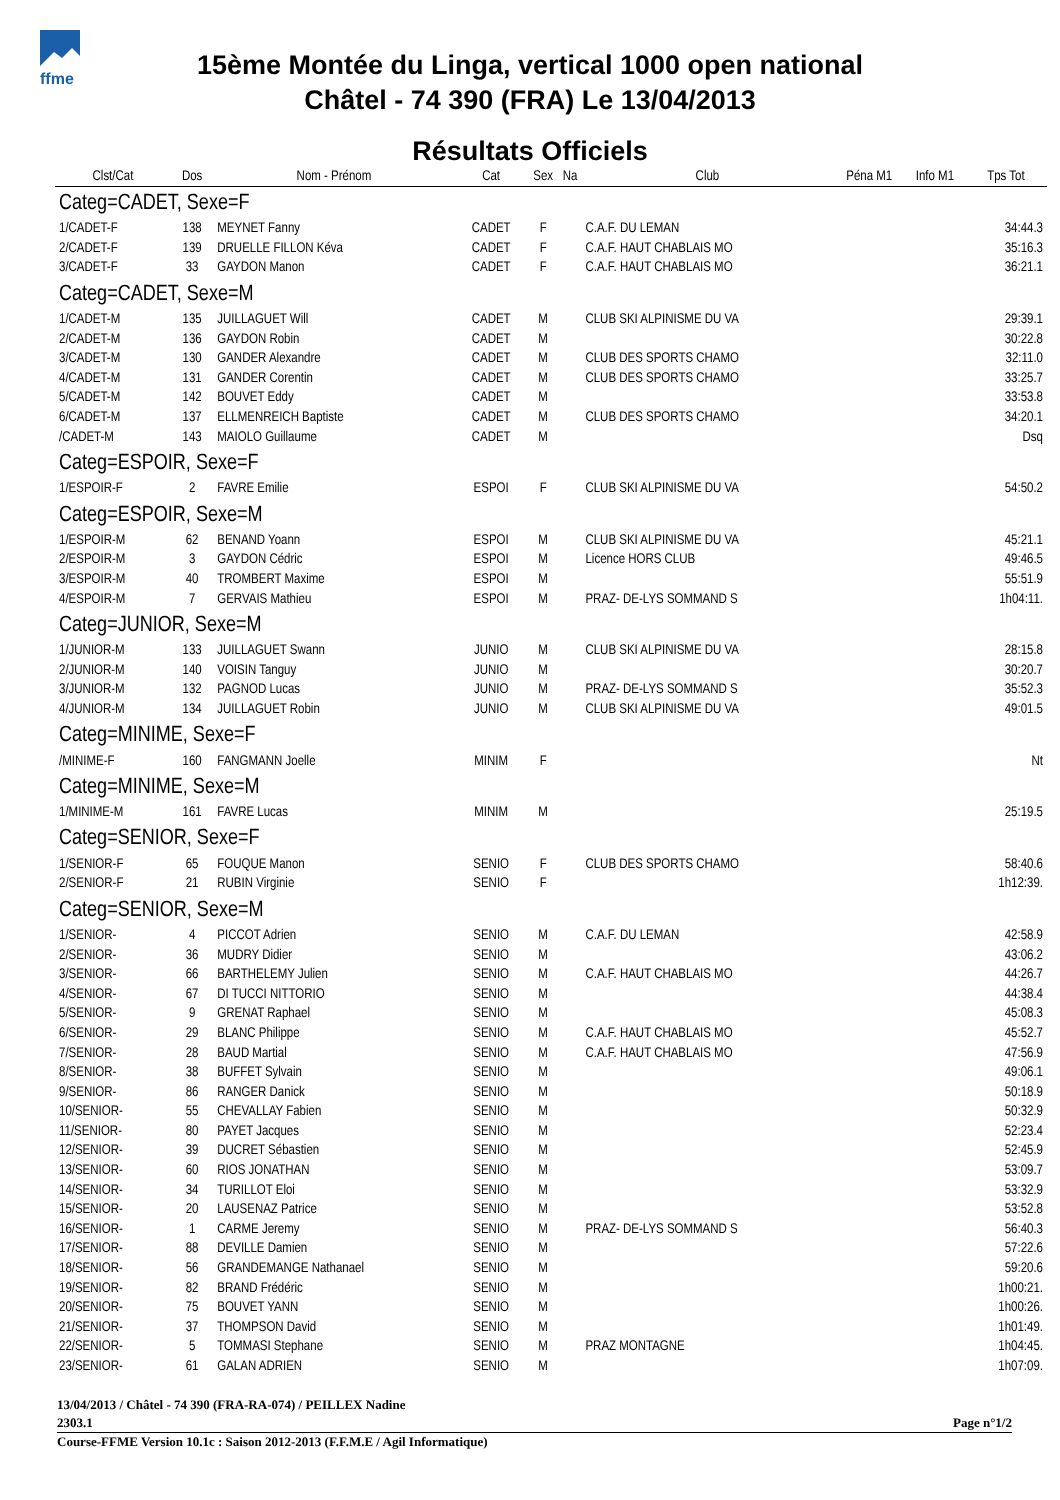ffme
15ème Montée du Linga, vertical 1000 open national
Châtel - 74 390 (FRA) Le 13/04/2013
Résultats Officiels
| Clst/Cat | Dos | Nom - Prénom | Cat | Sex | Na | Club | Péna M1 | Info M1 | Tps Tot |
| --- | --- | --- | --- | --- | --- | --- | --- | --- | --- |
| Categ=CADET, Sexe=F | | | | | | | | | |
| 1/CADET-F | 138 | MEYNET Fanny | CADET | F | | C.A.F. DU LEMAN | | | 34:44.3 |
| 2/CADET-F | 139 | DRUELLE FILLON Kéva | CADET | F | | C.A.F. HAUT CHABLAIS MO | | | 35:16.3 |
| 3/CADET-F | 33 | GAYDON Manon | CADET | F | | C.A.F. HAUT CHABLAIS MO | | | 36:21.1 |
| Categ=CADET, Sexe=M | | | | | | | | | |
| 1/CADET-M | 135 | JUILLAGUET Will | CADET | M | | CLUB SKI ALPINISME DU VA | | | 29:39.1 |
| 2/CADET-M | 136 | GAYDON Robin | CADET | M | | | | | 30:22.8 |
| 3/CADET-M | 130 | GANDER Alexandre | CADET | M | | CLUB DES SPORTS CHAMO | | | 32:11.0 |
| 4/CADET-M | 131 | GANDER Corentin | CADET | M | | CLUB DES SPORTS CHAMO | | | 33:25.7 |
| 5/CADET-M | 142 | BOUVET Eddy | CADET | M | | | | | 33:53.8 |
| 6/CADET-M | 137 | ELLMENREICH Baptiste | CADET | M | | CLUB DES SPORTS CHAMO | | | 34:20.1 |
| /CADET-M | 143 | MAIOLO Guillaume | CADET | M | | | | | Dsq |
| Categ=ESPOIR, Sexe=F | | | | | | | | | |
| 1/ESPOIR-F | 2 | FAVRE Emilie | ESPOI | F | | CLUB SKI ALPINISME DU VA | | | 54:50.2 |
| Categ=ESPOIR, Sexe=M | | | | | | | | | |
| 1/ESPOIR-M | 62 | BENAND Yoann | ESPOI | M | | CLUB SKI ALPINISME DU VA | | | 45:21.1 |
| 2/ESPOIR-M | 3 | GAYDON Cédric | ESPOI | M | | Licence HORS CLUB | | | 49:46.5 |
| 3/ESPOIR-M | 40 | TROMBERT Maxime | ESPOI | M | | | | | 55:51.9 |
| 4/ESPOIR-M | 7 | GERVAIS Mathieu | ESPOI | M | | PRAZ- DE-LYS SOMMAND S | | | 1h04:11. |
| Categ=JUNIOR, Sexe=M | | | | | | | | | |
| 1/JUNIOR-M | 133 | JUILLAGUET Swann | JUNIO | M | | CLUB SKI ALPINISME DU VA | | | 28:15.8 |
| 2/JUNIOR-M | 140 | VOISIN Tanguy | JUNIO | M | | | | | 30:20.7 |
| 3/JUNIOR-M | 132 | PAGNOD Lucas | JUNIO | M | | PRAZ- DE-LYS SOMMAND S | | | 35:52.3 |
| 4/JUNIOR-M | 134 | JUILLAGUET Robin | JUNIO | M | | CLUB SKI ALPINISME DU VA | | | 49:01.5 |
| Categ=MINIME, Sexe=F | | | | | | | | | |
| /MINIME-F | 160 | FANGMANN Joelle | MINIM | F | | | | | Nt |
| Categ=MINIME, Sexe=M | | | | | | | | | |
| 1/MINIME-M | 161 | FAVRE Lucas | MINIM | M | | | | | 25:19.5 |
| Categ=SENIOR, Sexe=F | | | | | | | | | |
| 1/SENIOR-F | 65 | FOUQUE Manon | SENIO | F | | CLUB DES SPORTS CHAMO | | | 58:40.6 |
| 2/SENIOR-F | 21 | RUBIN Virginie | SENIO | F | | | | | 1h12:39. |
| Categ=SENIOR, Sexe=M | | | | | | | | | |
| 1/SENIOR- | 4 | PICCOT Adrien | SENIO | M | | C.A.F. DU LEMAN | | | 42:58.9 |
| 2/SENIOR- | 36 | MUDRY Didier | SENIO | M | | | | | 43:06.2 |
| 3/SENIOR- | 66 | BARTHELEMY Julien | SENIO | M | | C.A.F. HAUT CHABLAIS MO | | | 44:26.7 |
| 4/SENIOR- | 67 | DI TUCCI NITTORIO | SENIO | M | | | | | 44:38.4 |
| 5/SENIOR- | 9 | GRENAT Raphael | SENIO | M | | | | | 45:08.3 |
| 6/SENIOR- | 29 | BLANC Philippe | SENIO | M | | C.A.F. HAUT CHABLAIS MO | | | 45:52.7 |
| 7/SENIOR- | 28 | BAUD Martial | SENIO | M | | C.A.F. HAUT CHABLAIS MO | | | 47:56.9 |
| 8/SENIOR- | 38 | BUFFET Sylvain | SENIO | M | | | | | 49:06.1 |
| 9/SENIOR- | 86 | RANGER Danick | SENIO | M | | | | | 50:18.9 |
| 10/SENIOR- | 55 | CHEVALLAY Fabien | SENIO | M | | | | | 50:32.9 |
| 11/SENIOR- | 80 | PAYET Jacques | SENIO | M | | | | | 52:23.4 |
| 12/SENIOR- | 39 | DUCRET Sébastien | SENIO | M | | | | | 52:45.9 |
| 13/SENIOR- | 60 | RIOS JONATHAN | SENIO | M | | | | | 53:09.7 |
| 14/SENIOR- | 34 | TURILLOT Eloi | SENIO | M | | | | | 53:32.9 |
| 15/SENIOR- | 20 | LAUSENAZ Patrice | SENIO | M | | | | | 53:52.8 |
| 16/SENIOR- | 1 | CARME Jeremy | SENIO | M | | PRAZ- DE-LYS SOMMAND S | | | 56:40.3 |
| 17/SENIOR- | 88 | DEVILLE Damien | SENIO | M | | | | | 57:22.6 |
| 18/SENIOR- | 56 | GRANDEMANGE Nathanael | SENIO | M | | | | | 59:20.6 |
| 19/SENIOR- | 82 | BRAND Frédéric | SENIO | M | | | | | 1h00:21. |
| 20/SENIOR- | 75 | BOUVET YANN | SENIO | M | | | | | 1h00:26. |
| 21/SENIOR- | 37 | THOMPSON David | SENIO | M | | | | | 1h01:49. |
| 22/SENIOR- | 5 | TOMMASI Stephane | SENIO | M | | PRAZ MONTAGNE | | | 1h04:45. |
| 23/SENIOR- | 61 | GALAN ADRIEN | SENIO | M | | | | | 1h07:09. |
13/04/2013 / Châtel - 74 390 (FRA-RA-074) / PEILLEX Nadine
Page n°1/2 2303.1
Course-FFME Version 10.1c : Saison 2012-2013 (F.F.M.E / Agil Informatique)